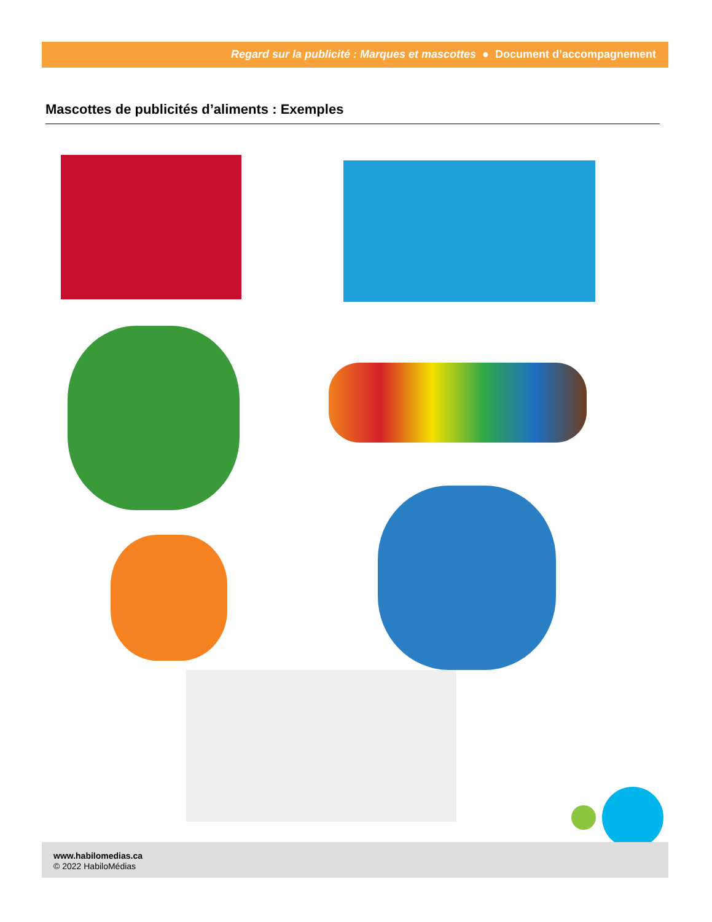Regard sur la publicité : Marques et mascottes ● Document d’accompagnement
Mascottes de publicités d’aliments : Exemples
www.habilomedias.ca
© 2022 HabiloMédias